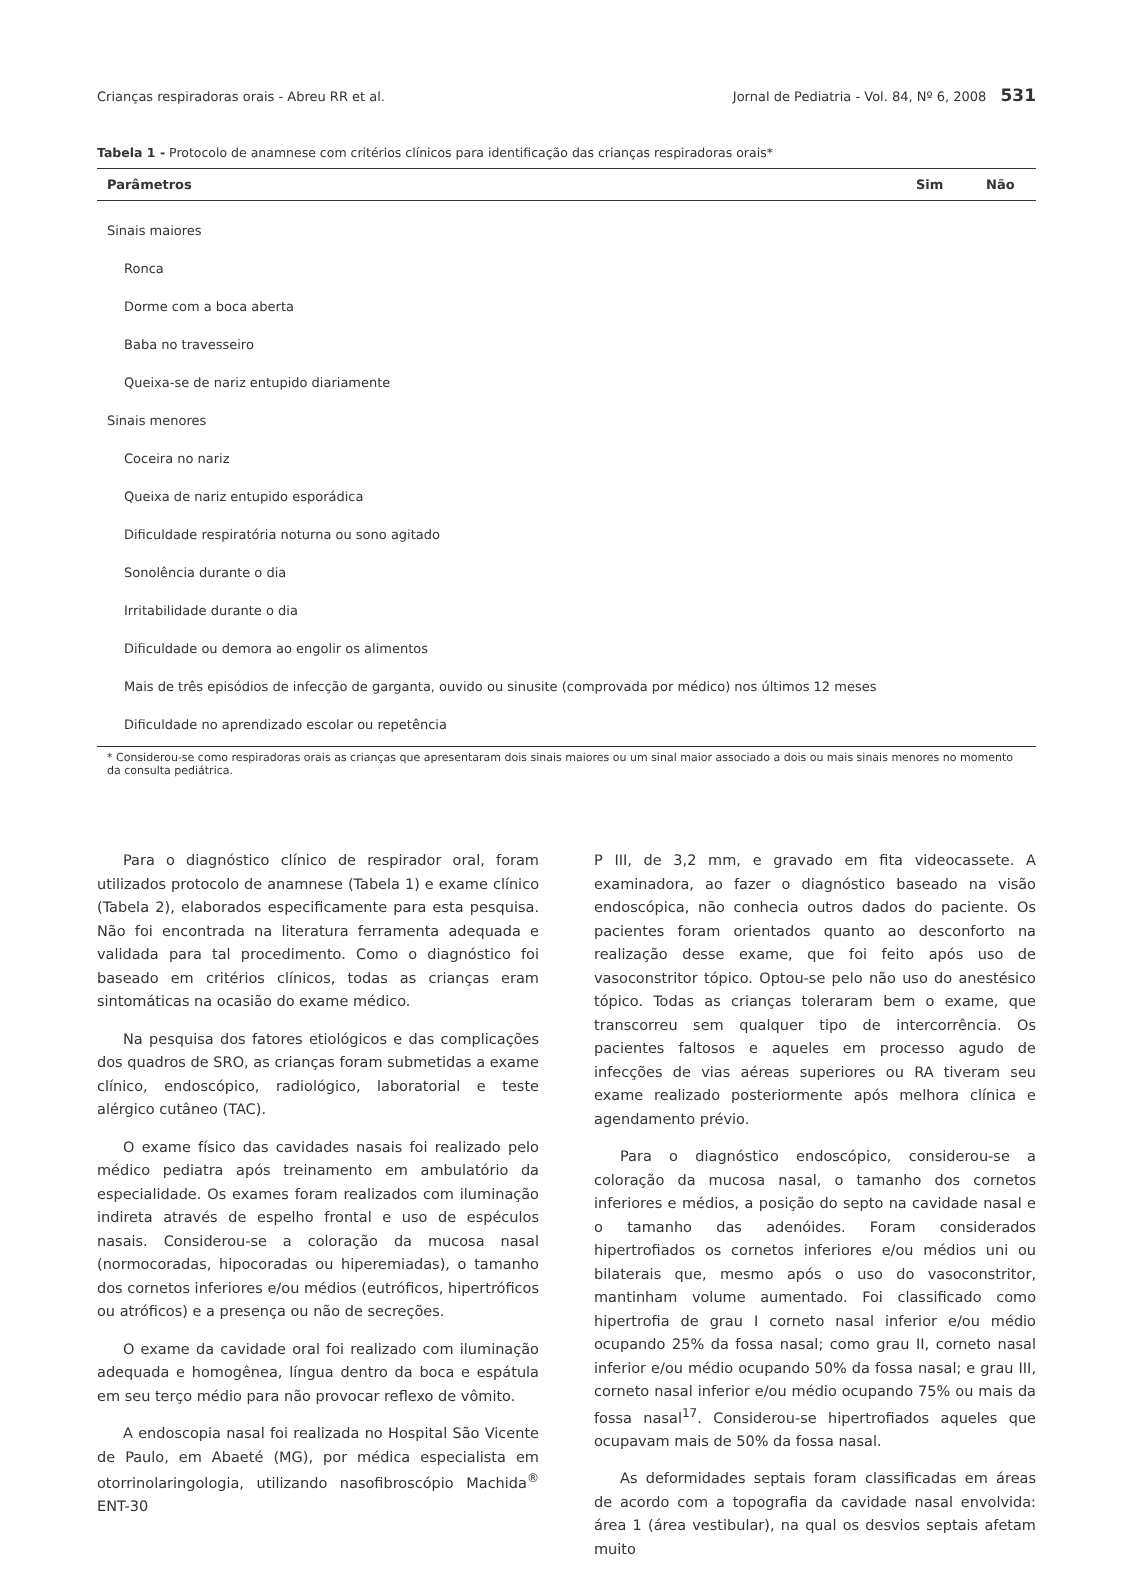Crianças respiradoras orais - Abreu RR et al. Jornal de Pediatria - Vol. 84, Nº 6, 2008 531
Tabela 1 - Protocolo de anamnese com critérios clínicos para identificação das crianças respiradoras orais*
| Parâmetros | Sim | Não |
| --- | --- | --- |
| Sinais maiores | | |
| Ronca | | |
| Dorme com a boca aberta | | |
| Baba no travesseiro | | |
| Queixa-se de nariz entupido diariamente | | |
| Sinais menores | | |
| Coceira no nariz | | |
| Queixa de nariz entupido esporádica | | |
| Dificuldade respiratória noturna ou sono agitado | | |
| Sonolência durante o dia | | |
| Irritabilidade durante o dia | | |
| Dificuldade ou demora ao engolir os alimentos | | |
| Mais de três episódios de infecção de garganta, ouvido ou sinusite (comprovada por médico) nos últimos 12 meses | | |
| Dificuldade no aprendizado escolar ou repetência | | |
* Considerou-se como respiradoras orais as crianças que apresentaram dois sinais maiores ou um sinal maior associado a dois ou mais sinais menores no momento da consulta pediátrica.
Para o diagnóstico clínico de respirador oral, foram utilizados protocolo de anamnese (Tabela 1) e exame clínico (Tabela 2), elaborados especificamente para esta pesquisa. Não foi encontrada na literatura ferramenta adequada e validada para tal procedimento. Como o diagnóstico foi baseado em critérios clínicos, todas as crianças eram sintomáticas na ocasião do exame médico.
Na pesquisa dos fatores etiológicos e das complicações dos quadros de SRO, as crianças foram submetidas a exame clínico, endoscópico, radiológico, laboratorial e teste alérgico cutâneo (TAC).
O exame físico das cavidades nasais foi realizado pelo médico pediatra após treinamento em ambulatório da especialidade. Os exames foram realizados com iluminação indireta através de espelho frontal e uso de espéculos nasais. Considerou-se a coloração da mucosa nasal (normocoradas, hipocoradas ou hiperemiadas), o tamanho dos cornetos inferiores e/ou médios (eutróficos, hipertróficos ou atróficos) e a presença ou não de secreções.
O exame da cavidade oral foi realizado com iluminação adequada e homogênea, língua dentro da boca e espátula em seu terço médio para não provocar reflexo de vômito.
A endoscopia nasal foi realizada no Hospital São Vicente de Paulo, em Abaeté (MG), por médica especialista em otorrinolaringologia, utilizando nasofibroscópio Machida<sup>®</sup> ENT-30
P III, de 3,2 mm, e gravado em fita videocassete. A examinadora, ao fazer o diagnóstico baseado na visão endoscópica, não conhecia outros dados do paciente. Os pacientes foram orientados quanto ao desconforto na realização desse exame, que foi feito após uso de vasoconstritor tópico. Optou-se pelo não uso do anestésico tópico. Todas as crianças toleraram bem o exame, que transcorreu sem qualquer tipo de intercorrência. Os pacientes faltosos e aqueles em processo agudo de infecções de vias aéreas superiores ou RA tiveram seu exame realizado posteriormente após melhora clínica e agendamento prévio.
Para o diagnóstico endoscópico, considerou-se a coloração da mucosa nasal, o tamanho dos cornetos inferiores e médios, a posição do septo na cavidade nasal e o tamanho das adenóides. Foram considerados hipertrofiados os cornetos inferiores e/ou médios uni ou bilaterais que, mesmo após o uso do vasoconstritor, mantinham volume aumentado. Foi classificado como hipertrofia de grau I corneto nasal inferior e/ou médio ocupando 25% da fossa nasal; como grau II, corneto nasal inferior e/ou médio ocupando 50% da fossa nasal; e grau III, corneto nasal inferior e/ou médio ocupando 75% ou mais da fossa nasal<sup>17</sup>. Considerou-se hipertrofiados aqueles que ocupavam mais de 50% da fossa nasal.
As deformidades septais foram classificadas em áreas de acordo com a topografia da cavidade nasal envolvida: área 1 (área vestibular), na qual os desvios septais afetam muito